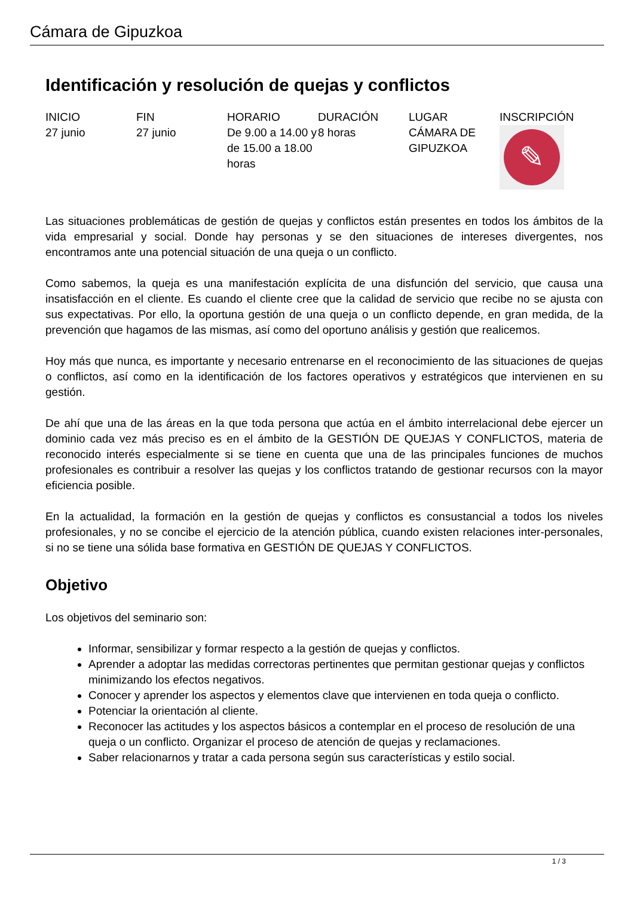Cámara de Gipuzkoa
Identificación y resolución de quejas y conflictos
| INICIO | FIN | HORARIO | DURACIÓN | LUGAR | INSCRIPCIÓN |
| --- | --- | --- | --- | --- | --- |
| 27 junio | 27 junio | De 9.00 a 14.00 y de 15.00 a 18.00 horas | 8 horas | CÁMARA DE GIPUZKOA | ✎ |
Las situaciones problemáticas de gestión de quejas y conflictos están presentes en todos los ámbitos de la vida empresarial y social. Donde hay personas y se den situaciones de intereses divergentes, nos encontramos ante una potencial situación de una queja o un conflicto.
Como sabemos, la queja es una manifestación explícita de una disfunción del servicio, que causa una insatisfacción en el cliente. Es cuando el cliente cree que la calidad de servicio que recibe no se ajusta con sus expectativas. Por ello, la oportuna gestión de una queja o un conflicto depende, en gran medida, de la prevención que hagamos de las mismas, así como del oportuno análisis y gestión que realicemos.
Hoy más que nunca, es importante y necesario entrenarse en el reconocimiento de las situaciones de quejas o conflictos, así como en la identificación de los factores operativos y estratégicos que intervienen en su gestión.
De ahí que una de las áreas en la que toda persona que actúa en el ámbito interrelacional debe ejercer un dominio cada vez más preciso es en el ámbito de la GESTIÓN DE QUEJAS Y CONFLICTOS, materia de reconocido interés especialmente si se tiene en cuenta que una de las principales funciones de muchos profesionales es contribuir a resolver las quejas y los conflictos tratando de gestionar recursos con la mayor eficiencia posible.
En la actualidad, la formación en la gestión de quejas y conflictos es consustancial a todos los niveles profesionales, y no se concibe el ejercicio de la atención pública, cuando existen relaciones inter-personales, si no se tiene una sólida base formativa en GESTIÓN DE QUEJAS Y CONFLICTOS.
Objetivo
Los objetivos del seminario son:
Informar, sensibilizar y formar respecto a la gestión de quejas y conflictos.
Aprender a adoptar las medidas correctoras pertinentes que permitan gestionar quejas y conflictos minimizando los efectos negativos.
Conocer y aprender los aspectos y elementos clave que intervienen en toda queja o conflicto.
Potenciar la orientación al cliente.
Reconocer las actitudes y los aspectos básicos a contemplar en el proceso de resolución de una queja o un conflicto. Organizar el proceso de atención de quejas y reclamaciones.
Saber relacionarnos y tratar a cada persona según sus características y estilo social.
1 / 3